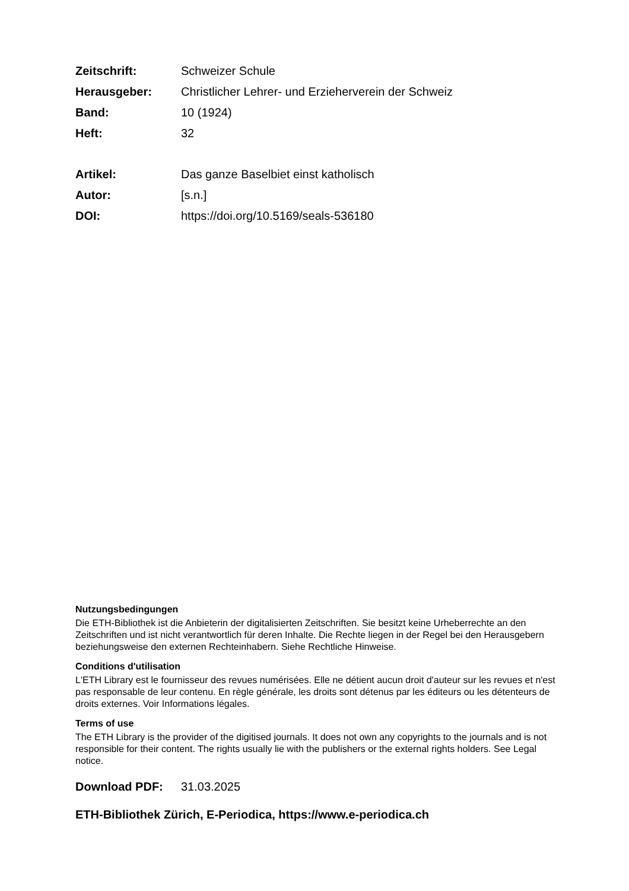Zeitschrift: Schweizer Schule
Herausgeber: Christlicher Lehrer- und Erzieherverein der Schweiz
Band: 10 (1924)
Heft: 32
Artikel: Das ganze Baselbiet einst katholisch
Autor: [s.n.]
DOI: https://doi.org/10.5169/seals-536180
Nutzungsbedingungen
Die ETH-Bibliothek ist die Anbieterin der digitalisierten Zeitschriften. Sie besitzt keine Urheberrechte an den Zeitschriften und ist nicht verantwortlich für deren Inhalte. Die Rechte liegen in der Regel bei den Herausgebern beziehungsweise den externen Rechteinhabern. Siehe Rechtliche Hinweise.
Conditions d'utilisation
L'ETH Library est le fournisseur des revues numérisées. Elle ne détient aucun droit d'auteur sur les revues et n'est pas responsable de leur contenu. En règle générale, les droits sont détenus par les éditeurs ou les détenteurs de droits externes. Voir Informations légales.
Terms of use
The ETH Library is the provider of the digitised journals. It does not own any copyrights to the journals and is not responsible for their content. The rights usually lie with the publishers or the external rights holders. See Legal notice.
Download PDF: 31.03.2025
ETH-Bibliothek Zürich, E-Periodica, https://www.e-periodica.ch